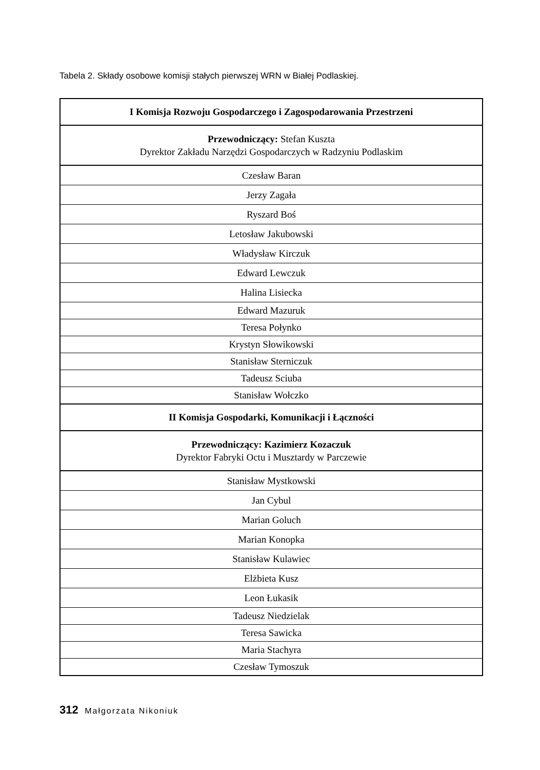Tabela 2. Składy osobowe komisji stałych pierwszej WRN w Białej Podlaskiej.
| I Komisja Rozwoju Gospodarczego i Zagospodarowania Przestrzeni |
| Przewodniczący: Stefan Kuszta Dyrektor Zakładu Narzędzi Gospodarczych w Radzyniu Podlaskim |
| Czesław Baran |
| Jerzy Zagała |
| Ryszard Boś |
| Letosław Jakubowski |
| Władysław Kirczuk |
| Edward Lewczuk |
| Halina Lisiecka |
| Edward Mazuruk |
| Teresa Połynko |
| Krystyn Słowikowski |
| Stanisław Sterniczuk |
| Tadeusz Sciuba |
| Stanisław Wołczko |
| II Komisja Gospodarki, Komunikacji i Łączności |
| Przewodniczący: Kazimierz Kozaczuk Dyrektor Fabryki Octu i Musztardy w Parczewie |
| Stanisław Mystkowski |
| Jan Cybul |
| Marian Goluch |
| Marian Konopka |
| Stanisław Kulawiec |
| Elżbieta Kusz |
| Leon Łukasik |
| Tadeusz Niedzielak |
| Teresa Sawicka |
| Maria Stachyra |
| Czesław Tymoszuk |
312 Małgorzata Nikoniuk